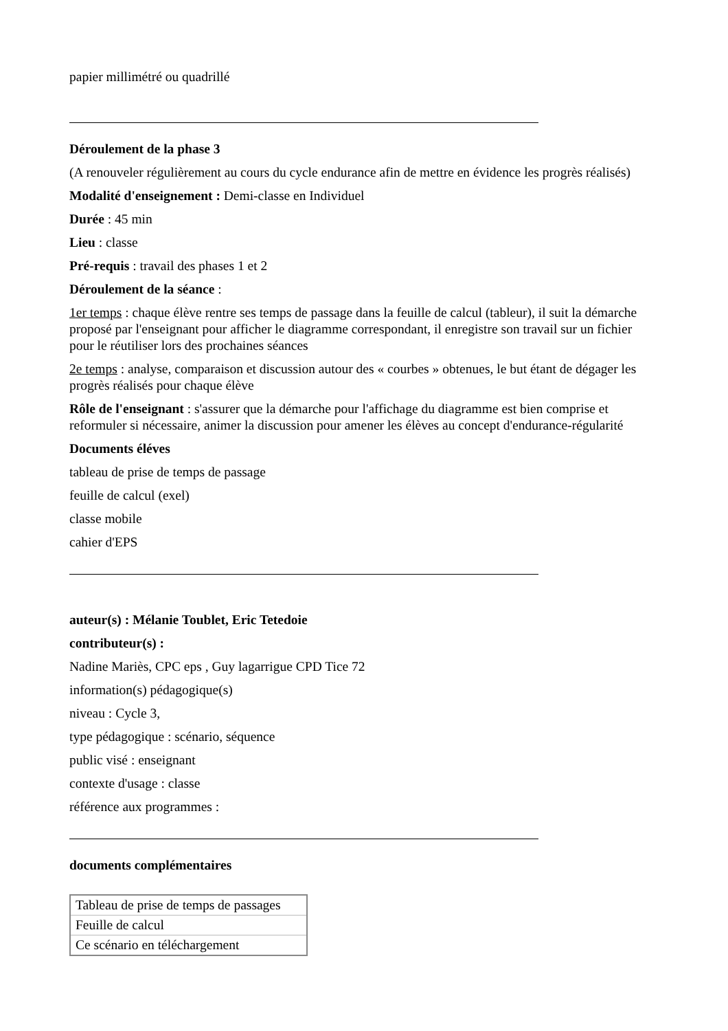papier millimétré ou quadrillé
Déroulement de la phase 3
(A renouveler régulièrement au cours du cycle endurance afin de mettre en évidence les progrès réalisés)
Modalité d'enseignement : Demi-classe en Individuel
Durée : 45 min
Lieu : classe
Pré-requis : travail des phases 1 et 2
Déroulement de la séance :
1er temps : chaque élève rentre ses temps de passage dans la feuille de calcul (tableur), il suit la démarche proposé par l'enseignant pour afficher le diagramme correspondant, il enregistre son travail sur un fichier pour le réutiliser lors des prochaines séances
2e temps : analyse, comparaison et discussion autour des « courbes » obtenues, le but étant de dégager les progrès réalisés pour chaque élève
Rôle de l'enseignant : s'assurer que la démarche pour l'affichage du diagramme est bien comprise et reformuler si nécessaire, animer la discussion pour amener les élèves au concept d'endurance-régularité
Documents éléves
tableau de prise de temps de passage
feuille de calcul (exel)
classe mobile
cahier d'EPS
auteur(s) : Mélanie Toublet, Eric Tetedoie
contributeur(s) :
Nadine Mariès, CPC eps , Guy lagarrigue CPD Tice 72
information(s) pédagogique(s)
niveau : Cycle 3,
type pédagogique : scénario, séquence
public visé : enseignant
contexte d'usage : classe
référence aux programmes :
documents complémentaires
| Tableau de prise de temps de passages |
| Feuille de calcul |
| Ce scénario en téléchargement |